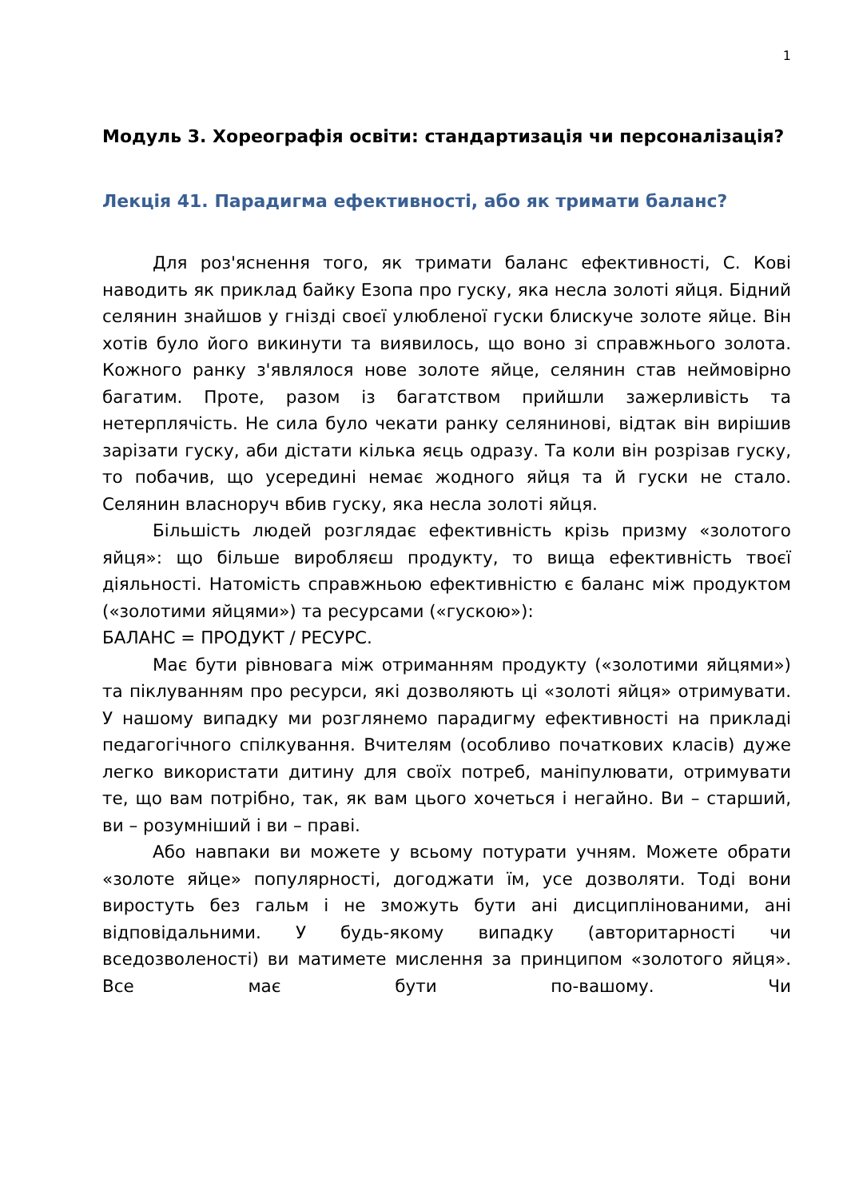1
Модуль 3. Хореографія освіти: стандартизація чи персоналізація?
Лекція 41. Парадигма ефективності, або як тримати баланс?
Для роз'яснення того, як тримати баланс ефективності, С. Кові наводить як приклад байку Езопа про гуску, яка несла золоті яйця. Бідний селянин знайшов у гнізді своєї улюбленої гуски блискуче золоте яйце. Він хотів було його викинути та виявилось, що воно зі справжнього золота. Кожного ранку з'являлося нове золоте яйце, селянин став неймовірно багатим. Проте, разом із багатством прийшли зажерливість та нетерплячість. Не сила було чекати ранку селянинові, відтак він вирішив зарізати гуску, аби дістати кілька яєць одразу. Та коли він розрізав гуску, то побачив, що усередині немає жодного яйця та й гуски не стало. Селянин власноруч вбив гуску, яка несла золоті яйця.
Більшість людей розглядає ефективність крізь призму «золотого яйця»: що більше виробляєш продукту, то вища ефективність твоєї діяльності. Натомість справжньою ефективністю є баланс між продуктом («золотими яйцями») та ресурсами («гускою»):
БАЛАНС = ПРОДУКТ / РЕСУРС.
Має бути рівновага між отриманням продукту («золотими яйцями») та піклуванням про ресурси, які дозволяють ці «золоті яйця» отримувати. У нашому випадку ми розглянемо парадигму ефективності на прикладі педагогічного спілкування. Вчителям (особливо початкових класів) дуже легко використати дитину для своїх потреб, маніпулювати, отримувати те, що вам потрібно, так, як вам цього хочеться і негайно. Ви – старший, ви – розумніший і ви – праві.
Або навпаки ви можете у всьому потурати учням. Можете обрати «золоте яйце» популярності, догоджати їм, усе дозволяти. Тоді вони виростуть без гальм і не зможуть бути ані дисциплінованими, ані відповідальними. У будь-якому випадку (авторитарності чи вседозволеності) ви матимете мислення за принципом «золотого яйця». Все має бути по-вашому. Чи